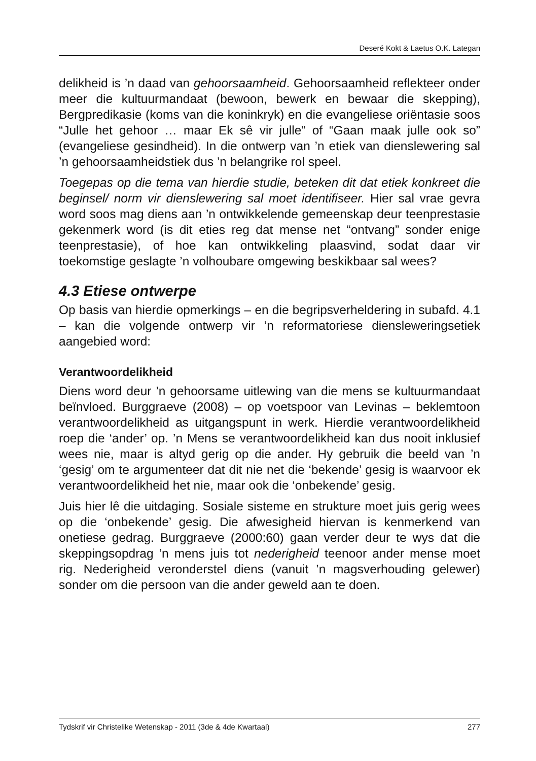Deseré Kokt & Laetus O.K. Lategan
delikheid is ’n daad van gehoorsaamheid. Gehoorsaamheid reflekteer onder meer die kultuurmandaat (bewoon, bewerk en bewaar die skepping), Bergpredikasie (koms van die koninkryk) en die evangeliese oriëntasie soos “Julle het gehoor … maar Ek sê vir julle” of “Gaan maak julle ook so” (evangeliese gesindheid). In die ontwerp van ’n etiek van dienslewering sal ’n gehoorsaamheidstiek dus ’n belangrike rol speel.
Toegepas op die tema van hierdie studie, beteken dit dat etiek konkreet die beginsel/ norm vir dienslewering sal moet identifiseer. Hier sal vrae gevra word soos mag diens aan ’n ontwikkelende gemeenskap deur teenprestasie gekenmerk word (is dit eties reg dat mense net “ontvang” sonder enige teenprestasie), of hoe kan ontwikkeling plaasvind, sodat daar vir toekomstige geslagte ’n volhoubare omgewing beskikbaar sal wees?
4.3 Etiese ontwerpe
Op basis van hierdie opmerkings – en die begripsverheldering in subafd. 4.1 – kan die volgende ontwerp vir ’n reformatoriese dienslewerings­etiek aangebied word:
Verantwoordelikheid
Diens word deur ’n gehoorsame uitlewing van die mens se kultuur­mandaat beïnvloed. Burggraeve (2008) – op voetspoor van Levinas – beklemtoon verantwoordelikheid as uitgangspunt in werk. Hierdie verantwoordelikheid roep die ‘ander’ op. ’n Mens se verantwoorde­likheid kan dus nooit inklusief wees nie, maar is altyd gerig op die ander. Hy gebruik die beeld van ’n ‘gesig’ om te argumenteer dat dit nie net die ‘bekende’ gesig is waarvoor ek verantwoordelikheid het nie, maar ook die ‘onbekende’ gesig.
Juis hier lê die uitdaging. Sosiale sisteme en strukture moet juis ge­rig wees op die ‘onbekende’ gesig. Die afwesigheid hiervan is ken­merkend van onetiese gedrag. Burggraeve (2000:60) gaan verder deur te wys dat die skeppingsopdrag ’n mens juis tot nederigheid teenoor ander mense moet rig. Nederigheid veronderstel diens (vanuit ’n magsverhouding gelewer) sonder om die persoon van die ander geweld aan te doen.
Tydskrif vir Christelike Wetenskap - 2011 (3de & 4de Kwartaal) 277